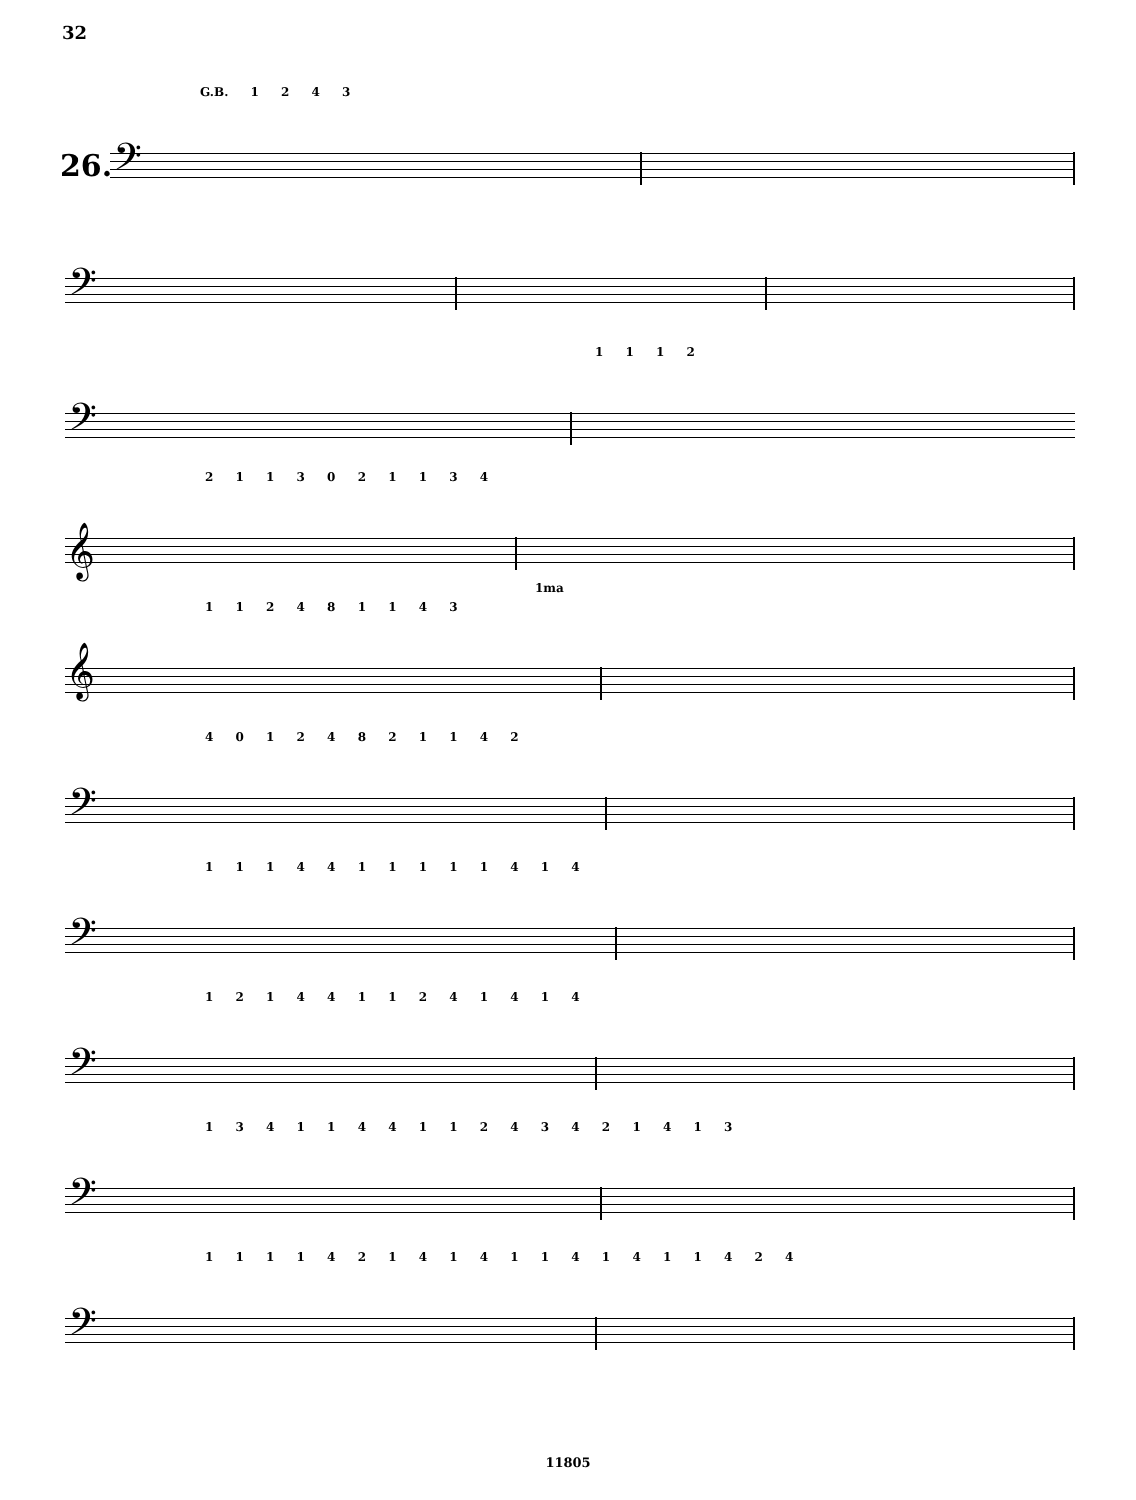32
26.
G.B. 1 2 4 3
𝄢
𝄢
1 1 1 2
𝄢
2 1 1 3 0 2 1 1 3 4
𝄞
1ma
1 1 2 4 8 1 1 4 3
𝄞
4 0 1 2 4 8 2 1 1 4 2
𝄢
1 1 1 4 4 1 1 1 1 1 4 1 4
𝄢
1 2 1 4 4 1 1 2 4 1 4 1 4
𝄢
1 3 4 1 1 4 4 1 1 2 4 3 4 2 1 4 1 3
𝄢
1 1 1 1 4 2 1 4 1 4 1 1 4 1 4 1 1 4 2 4
𝄢
11805